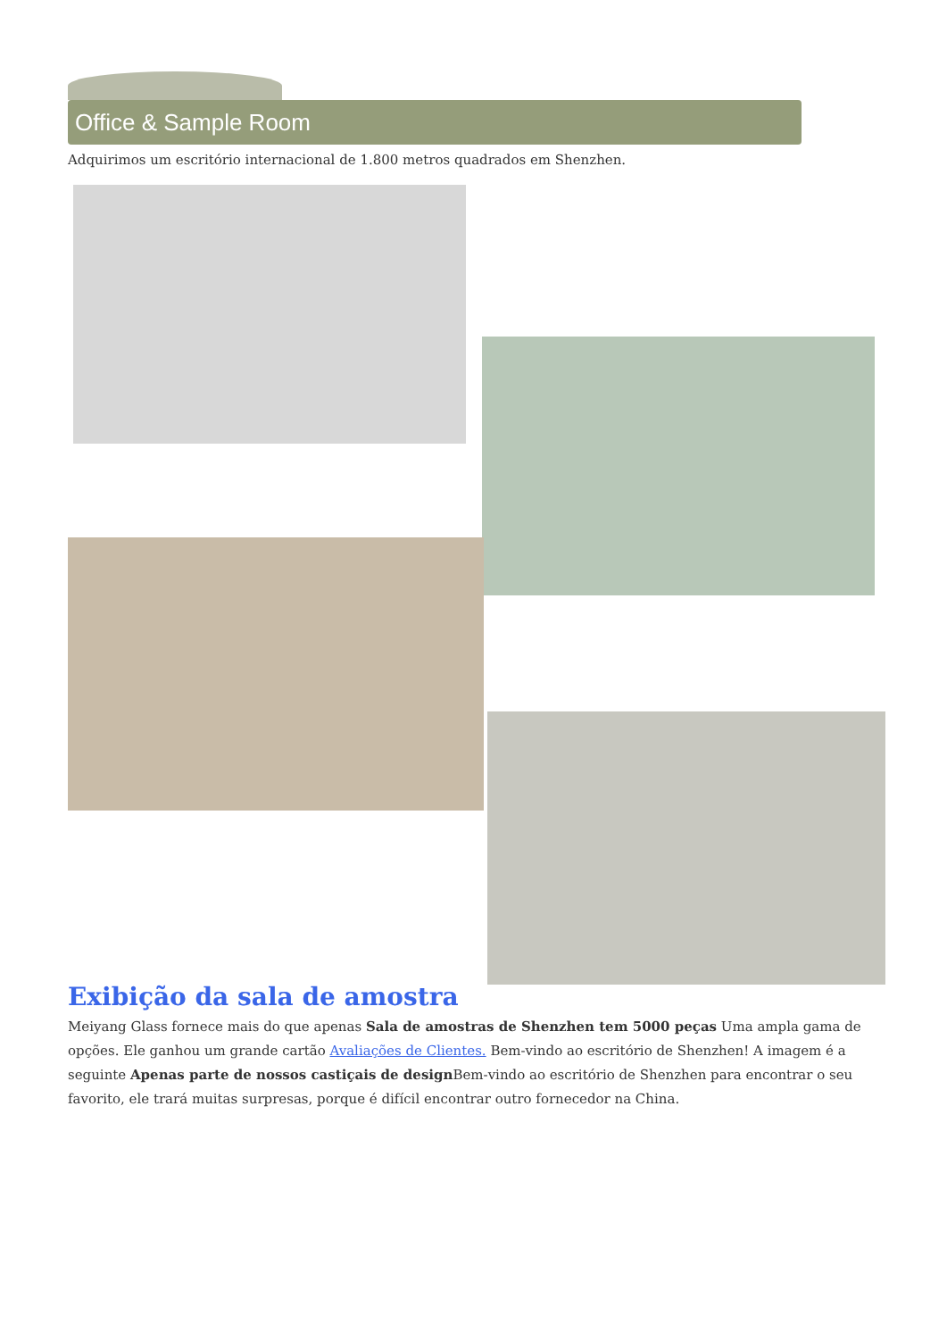Office & Sample Room
Adquirimos um escritório internacional de 1.800 metros quadrados em Shenzhen.
Exibição da sala de amostra
Meiyang Glass fornece mais do que apenas Sala de amostras de Shenzhen tem 5000 peças Uma ampla gama de opções. Ele ganhou um grande cartão Avaliações de Clientes. Bem-vindo ao escritório de Shenzhen! A imagem é a seguinte Apenas parte de nossos castiçais de design Bem-vindo ao escritório de Shenzhen para encontrar o seu favorito, ele trará muitas surpresas, porque é difícil encontrar outro fornecedor na China.